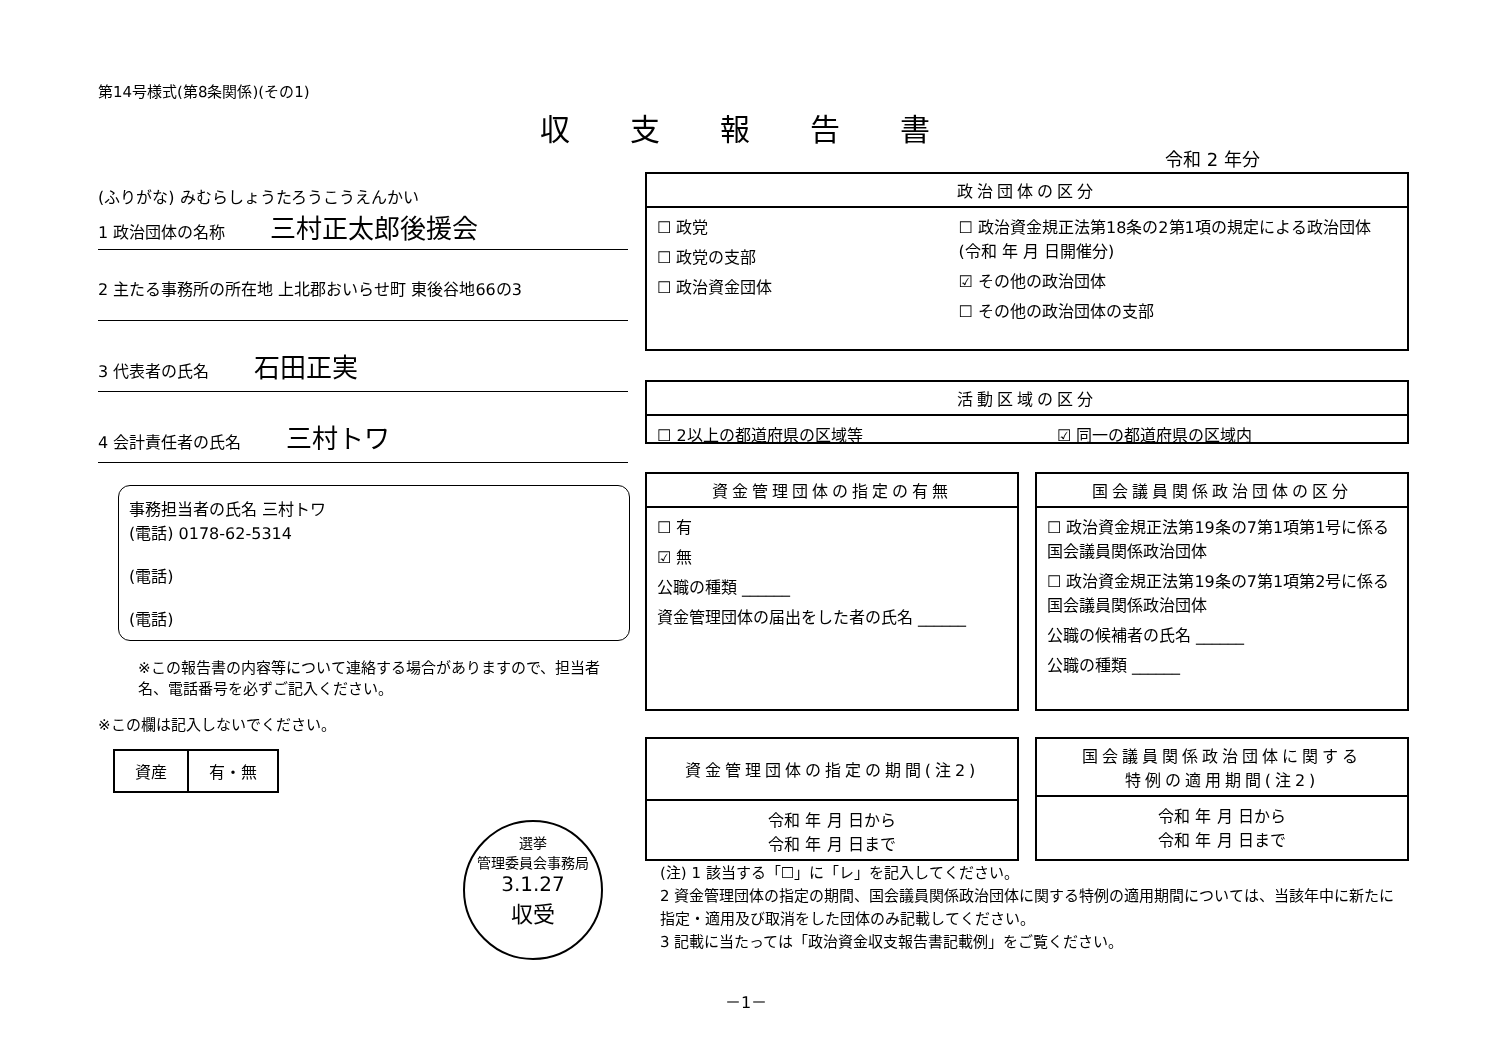第14号様式(第8条関係)(その1)
収支報告書
令和 2 年分
(ふりがな) みむらしょうたろうこうえんかい
1 政治団体の名称 三村正太郎後援会
2 主たる事務所の所在地 上北郡おいらせ町 東後谷地66の3
3 代表者の氏名 石田正実
4 会計責任者の氏名 三村トワ
事務担当者の氏名 三村トワ
(電話) 0178-62-5314
(電話)
(電話)
※この報告書の内容等について連絡する場合がありますので、担当者名、電話番号を必ずご記入ください。
※この欄は記入しないでください。
| 資産 | 有・無 |
選挙
管理委員会事務局
3.1.27
収受
政治団体の区分
☐ 政党
☐ 政党の支部
☐ 政治資金団体
☐ 政治資金規正法第18条の2第1項の規定による政治団体 (令和 年 月 日開催分)
☑ その他の政治団体
☐ その他の政治団体の支部
活動区域の区分
☐ 2以上の都道府県の区域等 ☑ 同一の都道府県の区域内
資金管理団体の指定の有無
☐ 有
☑ 無
公職の種類 ______
資金管理団体の届出をした者の氏名 ______
国会議員関係政治団体の区分
☐ 政治資金規正法第19条の7第1項第1号に係る国会議員関係政治団体
☐ 政治資金規正法第19条の7第1項第2号に係る国会議員関係政治団体
公職の候補者の氏名 ______
公職の種類 ______
資金管理団体の指定の期間(注2)
令和 年 月 日から
令和 年 月 日まで
国会議員関係政治団体に関する
特例の適用期間(注2)
令和 年 月 日から
令和 年 月 日まで
(注) 1 該当する「☐」に「レ」を記入してください。
2 資金管理団体の指定の期間、国会議員関係政治団体に関する特例の適用期間については、当該年中に新たに指定・適用及び取消をした団体のみ記載してください。
3 記載に当たっては「政治資金収支報告書記載例」をご覧ください。
－1－